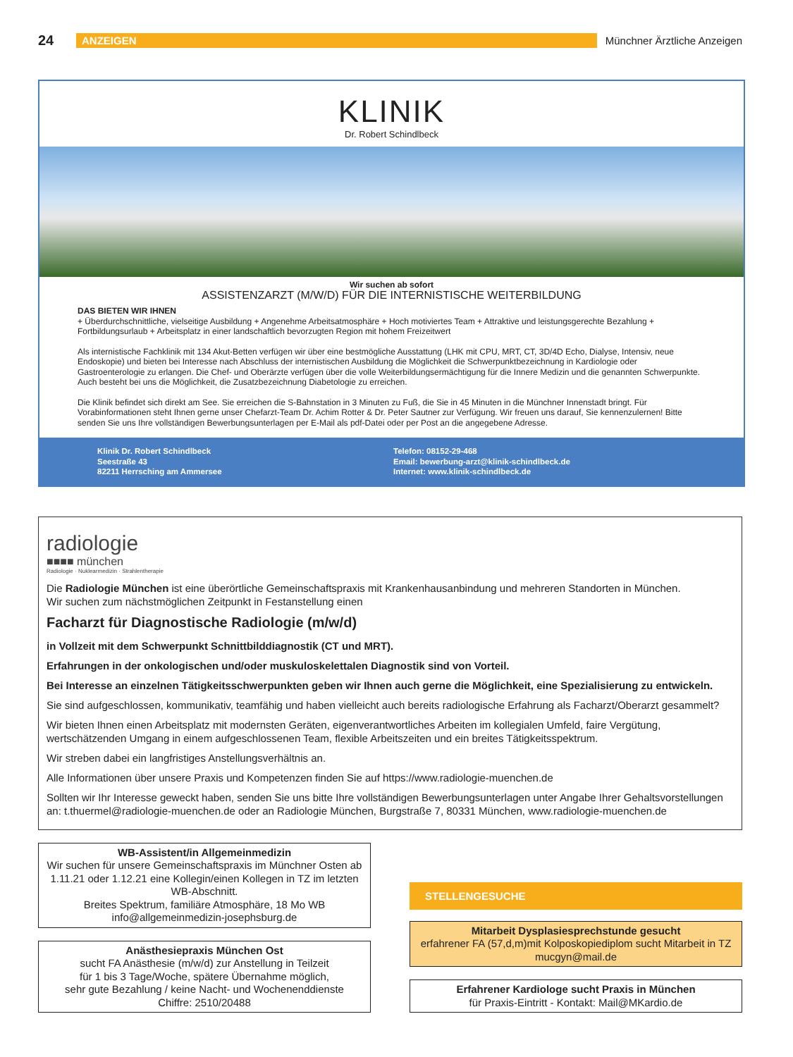24 ANZEIGEN Münchner Ärztliche Anzeigen
KLINIK
Dr. Robert Schindlbeck
Wir suchen ab sofort
ASSISTENZARZT (M/W/D) FÜR DIE INTERNISTISCHE WEITERBILDUNG
DAS BIETEN WIR IHNEN
+ Überdurchschnittliche, vielseitige Ausbildung + Angenehme Arbeitsatmosphäre + Hoch motiviertes Team + Attraktive und leistungsgerechte Bezahlung + Fortbildungsurlaub + Arbeitsplatz in einer landschaftlich bevorzugten Region mit hohem Freizeitwert
Als internistische Fachklinik mit 134 Akut-Betten verfügen wir über eine bestmögliche Ausstattung (LHK mit CPU, MRT, CT, 3D/4D Echo, Dialyse, Intensiv, neue Endoskopie) und bieten bei Interesse nach Abschluss der internistischen Ausbildung die Möglichkeit die Schwerpunktbezeichnung in Kardiologie oder Gastroenterologie zu erlangen. Die Chef- und Oberärzte verfügen über die volle Weiterbildungsermächtigung für die Innere Medizin und die genannten Schwerpunkte. Auch besteht bei uns die Möglichkeit, die Zusatzbezeichnung Diabetologie zu erreichen.
Die Klinik befindet sich direkt am See. Sie erreichen die S-Bahnstation in 3 Minuten zu Fuß, die Sie in 45 Minuten in die Münchner Innenstadt bringt. Für Vorabinformationen steht Ihnen gerne unser Chefarzt-Team Dr. Achim Rotter & Dr. Peter Sautner zur Verfügung. Wir freuen uns darauf, Sie kennenzulernen! Bitte senden Sie uns Ihre vollständigen Bewerbungsunterlagen per E-Mail als pdf-Datei oder per Post an die angegebene Adresse.
Klinik Dr. Robert Schindlbeck
Seestraße 43
82211 Herrsching am Ammersee
Telefon: 08152-29-468
Email: bewerbung-arzt@klinik-schindlbeck.de
Internet: www.klinik-schindlbeck.de
radiologie
■■■■ münchen
Radiologie · Nuklearmedizin · Strahlentherapie
Die Radiologie München ist eine überörtliche Gemeinschaftspraxis mit Krankenhausanbindung und mehreren Standorten in München.
Wir suchen zum nächstmöglichen Zeitpunkt in Festanstellung einen
Facharzt für Diagnostische Radiologie (m/w/d)
in Vollzeit mit dem Schwerpunkt Schnittbilddiagnostik (CT und MRT).
Erfahrungen in der onkologischen und/oder muskuloskelettalen Diagnostik sind von Vorteil.
Bei Interesse an einzelnen Tätigkeitsschwerpunkten geben wir Ihnen auch gerne die Möglichkeit, eine Spezialisierung zu entwickeln.
Sie sind aufgeschlossen, kommunikativ, teamfähig und haben vielleicht auch bereits radiologische Erfahrung als Facharzt/Oberarzt gesammelt?
Wir bieten Ihnen einen Arbeitsplatz mit modernsten Geräten, eigenverantwortliches Arbeiten im kollegialen Umfeld, faire Vergütung, wertschätzenden Umgang in einem aufgeschlossenen Team, flexible Arbeitszeiten und ein breites Tätigkeitsspektrum.
Wir streben dabei ein langfristiges Anstellungsverhältnis an.
Alle Informationen über unsere Praxis und Kompetenzen finden Sie auf https://www.radiologie-muenchen.de
Sollten wir Ihr Interesse geweckt haben, senden Sie uns bitte Ihre vollständigen Bewerbungsunterlagen unter Angabe Ihrer Gehaltsvorstellungen an: t.thuermel@radiologie-muenchen.de oder an Radiologie München, Burgstraße 7, 80331 München, www.radiologie-muenchen.de
WB-Assistent/in Allgemeinmedizin
Wir suchen für unsere Gemeinschaftspraxis im Münchner Osten ab 1.11.21 oder 1.12.21 eine Kollegin/einen Kollegen in TZ im letzten WB-Abschnitt.
Breites Spektrum, familiäre Atmosphäre, 18 Mo WB
info@allgemeinmedizin-josephsburg.de
Anästhesiepraxis München Ost
sucht FA Anästhesie (m/w/d) zur Anstellung in Teilzeit
für 1 bis 3 Tage/Woche, spätere Übernahme möglich,
sehr gute Bezahlung / keine Nacht- und Wochenenddienste
Chiffre: 2510/20488
STELLENGESUCHE
Mitarbeit Dysplasiesprechstunde gesucht
erfahrener FA (57,d,m)mit Kolposkopiediplom sucht Mitarbeit in TZ
mucgyn@mail.de
Erfahrener Kardiologe sucht Praxis in München
für Praxis-Eintritt - Kontakt: Mail@MKardio.de